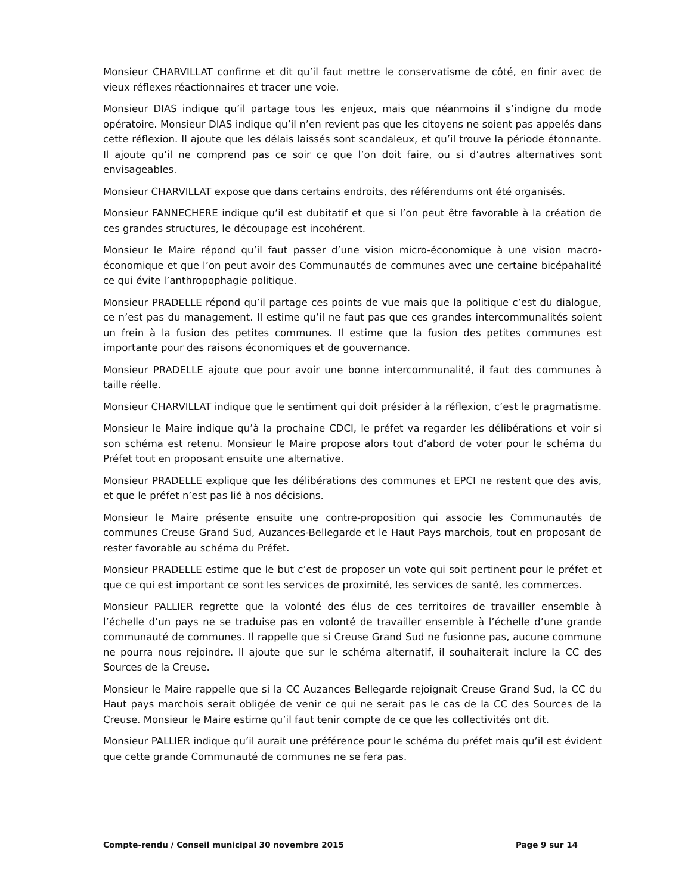Monsieur CHARVILLAT confirme et dit qu’il faut mettre le conservatisme de côté, en finir avec de vieux réflexes réactionnaires et tracer une voie.
Monsieur DIAS indique qu’il partage tous les enjeux, mais que néanmoins il s’indigne du mode opératoire. Monsieur DIAS indique qu’il n’en revient pas que les citoyens ne soient pas appelés dans cette réflexion. Il ajoute que les délais laissés sont scandaleux, et qu’il trouve la période étonnante. Il ajoute qu’il ne comprend pas ce soir ce que l’on doit faire, ou si d’autres alternatives sont envisageables.
Monsieur CHARVILLAT expose que dans certains endroits, des référendums ont été organisés.
Monsieur FANNECHERE indique qu’il est dubitatif et que si l’on peut être favorable à la création de ces grandes structures, le découpage est incohérent.
Monsieur le Maire répond qu’il faut passer d’une vision micro-économique à une vision macro-économique et que l’on peut avoir des Communautés de communes avec une certaine bicépahalité ce qui évite l’anthropophagie politique.
Monsieur PRADELLE répond qu’il partage ces points de vue mais que la politique c’est du dialogue, ce n’est pas du management. Il estime qu’il ne faut pas que ces grandes intercommunalités soient un frein à la fusion des petites communes. Il estime que la fusion des petites communes est importante pour des raisons économiques et de gouvernance.
Monsieur PRADELLE ajoute que pour avoir une bonne intercommunalité, il faut des communes à taille réelle.
Monsieur CHARVILLAT indique que le sentiment qui doit présider à la réflexion, c’est le pragmatisme.
Monsieur le Maire indique qu’à la prochaine CDCI, le préfet va regarder les délibérations et voir si son schéma est retenu. Monsieur le Maire propose alors tout d’abord de voter pour le schéma du Préfet tout en proposant ensuite une alternative.
Monsieur PRADELLE explique que les délibérations des communes et EPCI ne restent que des avis, et que le préfet n’est pas lié à nos décisions.
Monsieur le Maire présente ensuite une contre-proposition qui associe les Communautés de communes Creuse Grand Sud, Auzances-Bellegarde et le Haut Pays marchois, tout en proposant de rester favorable au schéma du Préfet.
Monsieur PRADELLE estime que le but c’est de proposer un vote qui soit pertinent pour le préfet et que ce qui est important ce sont les services de proximité, les services de santé, les commerces.
Monsieur PALLIER regrette que la volonté des élus de ces territoires de travailler ensemble à l’échelle d’un pays ne se traduise pas en volonté de travailler ensemble à l’échelle d’une grande communauté de communes. Il rappelle que si Creuse Grand Sud ne fusionne pas, aucune commune ne pourra nous rejoindre. Il ajoute que sur le schéma alternatif, il souhaiterait inclure la CC des Sources de la Creuse.
Monsieur le Maire rappelle que si la CC Auzances Bellegarde rejoignait Creuse Grand Sud, la CC du Haut pays marchois serait obligée de venir ce qui ne serait pas le cas de la CC des Sources de la Creuse. Monsieur le Maire estime qu’il faut tenir compte de ce que les collectivités ont dit.
Monsieur PALLIER indique qu’il aurait une préférence pour le schéma du préfet mais qu’il est évident que cette grande Communauté de communes ne se fera pas.
Compte-rendu / Conseil municipal 30 novembre 2015 Page 9 sur 14